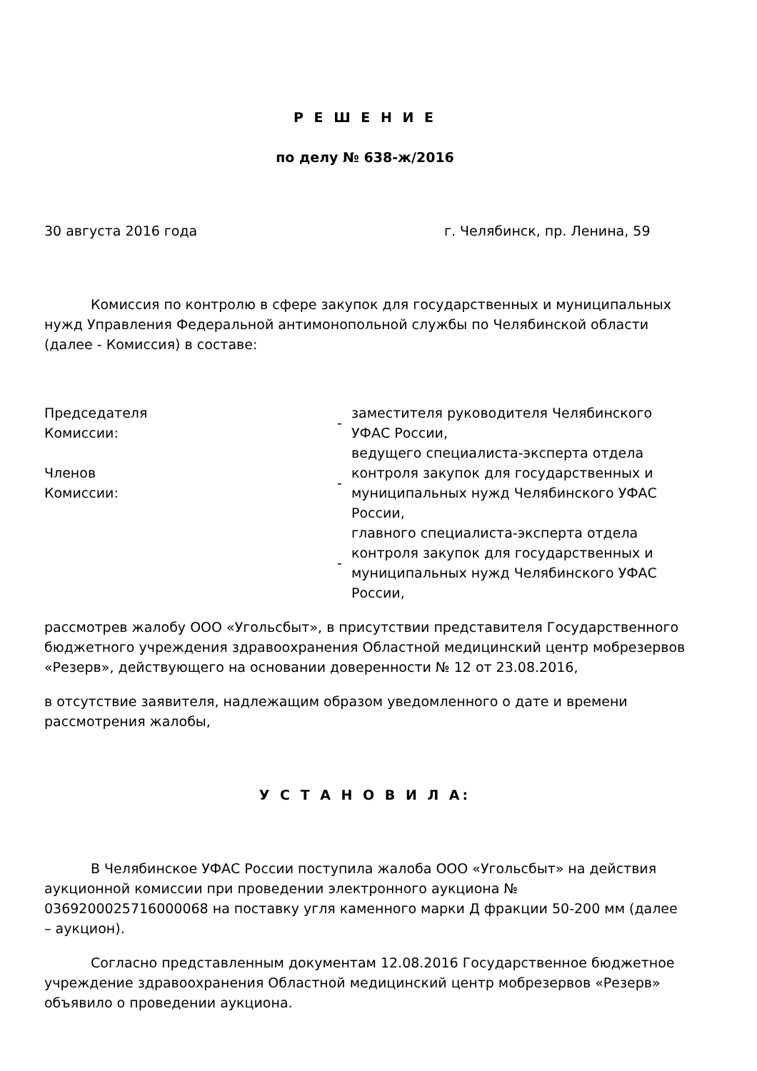Р Е Ш Е Н И Е
по делу № 638-ж/2016
30 августа 2016 года г. Челябинск, пр. Ленина, 59
Комиссия по контролю в сфере закупок для государственных и муниципальных нужд Управления Федеральной антимонопольной службы по Челябинской области (далее - Комиссия) в составе:
Председателя
Комиссии:
- заместителя руководителя Челябинского УФАС России,
Членов
Комиссии:
- ведущего специалиста-эксперта отдела контроля закупок для государственных и муниципальных нужд Челябинского УФАС России,
- главного специалиста-эксперта отдела контроля закупок для государственных и муниципальных нужд Челябинского УФАС России,
рассмотрев жалобу ООО «Угольсбыт», в присутствии представителя Государственного бюджетного учреждения здравоохранения Областной медицинский центр мобрезервов «Резерв», действующего на основании доверенности № 12 от 23.08.2016,
в отсутствие заявителя, надлежащим образом уведомленного о дате и времени рассмотрения жалобы,
У С Т А Н О В И Л А:
В Челябинское УФАС России поступила жалоба ООО «Угольсбыт» на действия аукционной комиссии при проведении электронного аукциона № 0369200025716000068 на поставку угля каменного марки Д фракции 50-200 мм (далее – аукцион).
Согласно представленным документам 12.08.2016 Государственное бюджетное учреждение здравоохранения Областной медицинский центр мобрезервов «Резерв» объявило о проведении аукциона.